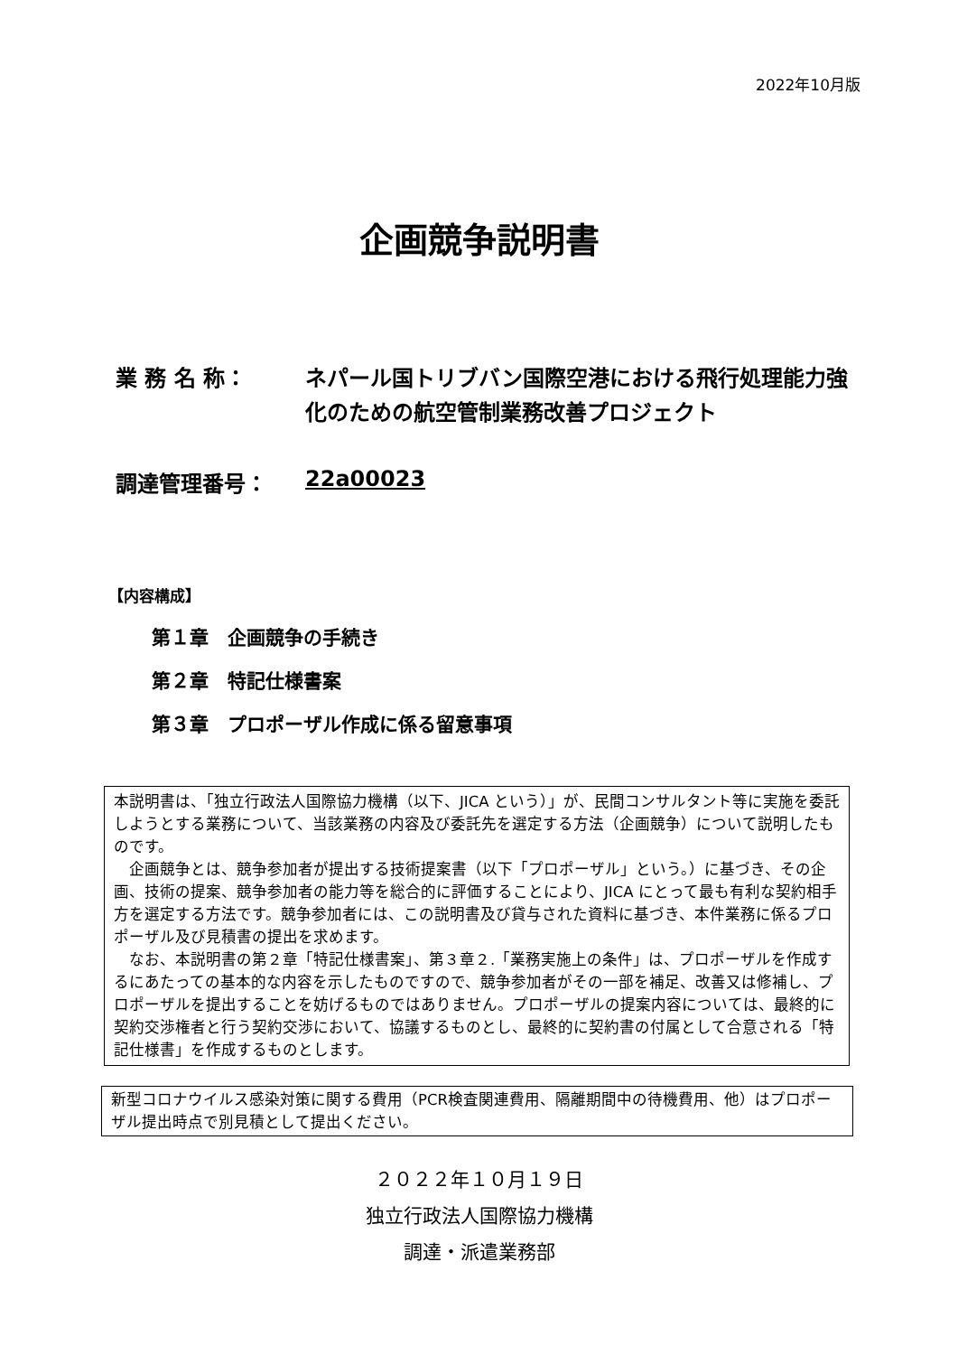2022年10月版
企画競争説明書
業 務 名 称： ネパール国トリブバン国際空港における飛行処理能力強化のための航空管制業務改善プロジェクト
調達管理番号： 22a00023
【内容構成】
第１章　企画競争の手続き
第２章　特記仕様書案
第３章　プロポーザル作成に係る留意事項
本説明書は、「独立行政法人国際協力機構（以下、JICA という）」が、民間コンサルタント等に実施を委託しようとする業務について、当該業務の内容及び委託先を選定する方法（企画競争）について説明したものです。
　企画競争とは、競争参加者が提出する技術提案書（以下「プロポーザル」という。）に基づき、その企画、技術の提案、競争参加者の能力等を総合的に評価することにより、JICA にとって最も有利な契約相手方を選定する方法です。競争参加者には、この説明書及び貸与された資料に基づき、本件業務に係るプロポーザル及び見積書の提出を求めます。
　なお、本説明書の第２章「特記仕様書案」、第３章２.「業務実施上の条件」は、プロポーザルを作成するにあたっての基本的な内容を示したものですので、競争参加者がその一部を補足、改善又は修補し、プロポーザルを提出することを妨げるものではありません。プロポーザルの提案内容については、最終的に契約交渉権者と行う契約交渉において、協議するものとし、最終的に契約書の付属として合意される「特記仕様書」を作成するものとします。
新型コロナウイルス感染対策に関する費用（PCR検査関連費用、隔離期間中の待機費用、他）はプロポーザル提出時点で別見積として提出ください。
２０２２年１０月１９日
独立行政法人国際協力機構
調達・派遣業務部